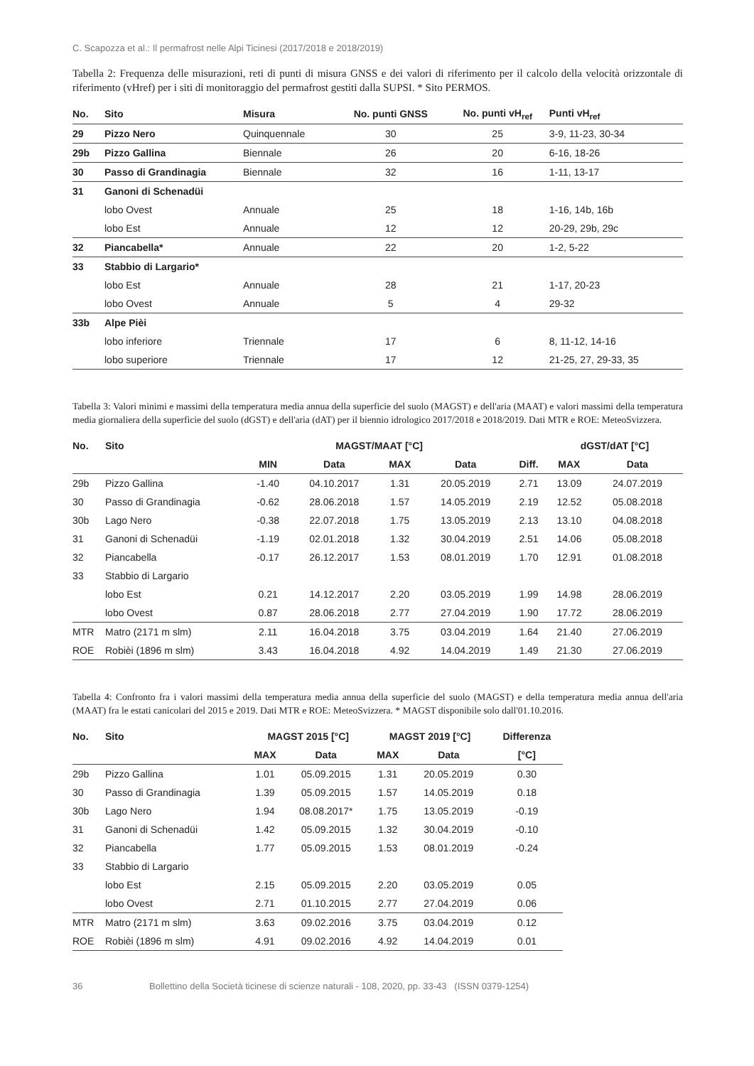C. Scapozza et al.: Il permafrost nelle Alpi Ticinesi (2017/2018 e 2018/2019)
Tabella 2: Frequenza delle misurazioni, reti di punti di misura GNSS e dei valori di riferimento per il calcolo della velocità orizzontale di riferimento (vHref) per i siti di monitoraggio del permafrost gestiti dalla SUPSI. * Sito PERMOS.
| No. | Sito | Misura | No. punti GNSS | No. punti vH<sub>ref</sub> | Punti vH<sub>ref</sub> |
| --- | --- | --- | --- | --- | --- |
| 29 | Pizzo Nero | Quinquennale | 30 | 25 | 3-9, 11-23, 30-34 |
| 29b | Pizzo Gallina | Biennale | 26 | 20 | 6-16, 18-26 |
| 30 | Passo di Grandinagia | Biennale | 32 | 16 | 1-11, 13-17 |
| 31 | Ganoni di Schenadüi | | | | |
| | lobo Ovest | Annuale | 25 | 18 | 1-16, 14b, 16b |
| | lobo Est | Annuale | 12 | 12 | 20-29, 29b, 29c |
| 32 | Piancabella* | Annuale | 22 | 20 | 1-2, 5-22 |
| 33 | Stabbio di Largario* | | | | |
| | lobo Est | Annuale | 28 | 21 | 1-17, 20-23 |
| | lobo Ovest | Annuale | 5 | 4 | 29-32 |
| 33b | Alpe Pièi | | | | |
| | lobo inferiore | Triennale | 17 | 6 | 8, 11-12, 14-16 |
| | lobo superiore | Triennale | 17 | 12 | 21-25, 27, 29-33, 35 |
Tabella 3: Valori minimi e massimi della temperatura media annua della superficie del suolo (MAGST) e dell'aria (MAAT) e valori massimi della temperatura media giornaliera della superficie del suolo (dGST) e dell'aria (dAT) per il biennio idrologico 2017/2018 e 2018/2019. Dati MTR e ROE: MeteoSvizzera.
| No. | Sito | MAGST/MAAT [°C] | | | | | dGST/dAT [°C] | |
| --- | --- | --- | --- | --- | --- | --- | --- | --- |
| | | MIN | Data | MAX | Data | Diff. | MAX | Data |
| 29b | Pizzo Gallina | -1.40 | 04.10.2017 | 1.31 | 20.05.2019 | 2.71 | 13.09 | 24.07.2019 |
| 30 | Passo di Grandinagia | -0.62 | 28.06.2018 | 1.57 | 14.05.2019 | 2.19 | 12.52 | 05.08.2018 |
| 30b | Lago Nero | -0.38 | 22.07.2018 | 1.75 | 13.05.2019 | 2.13 | 13.10 | 04.08.2018 |
| 31 | Ganoni di Schenadüi | -1.19 | 02.01.2018 | 1.32 | 30.04.2019 | 2.51 | 14.06 | 05.08.2018 |
| 32 | Piancabella | -0.17 | 26.12.2017 | 1.53 | 08.01.2019 | 1.70 | 12.91 | 01.08.2018 |
| 33 | Stabbio di Largario | | | | | | | |
| | lobo Est | 0.21 | 14.12.2017 | 2.20 | 03.05.2019 | 1.99 | 14.98 | 28.06.2019 |
| | lobo Ovest | 0.87 | 28.06.2018 | 2.77 | 27.04.2019 | 1.90 | 17.72 | 28.06.2019 |
| MTR | Matro (2171 m slm) | 2.11 | 16.04.2018 | 3.75 | 03.04.2019 | 1.64 | 21.40 | 27.06.2019 |
| ROE | Robièi (1896 m slm) | 3.43 | 16.04.2018 | 4.92 | 14.04.2019 | 1.49 | 21.30 | 27.06.2019 |
Tabella 4: Confronto fra i valori massimi della temperatura media annua della superficie del suolo (MAGST) e della temperatura media annua dell'aria (MAAT) fra le estati canicolari del 2015 e 2019. Dati MTR e ROE: MeteoSvizzera. * MAGST disponibile solo dall'01.10.2016.
| No. | Sito | MAGST 2015 [°C] | | MAGST 2019 [°C] | | Differenza |
| --- | --- | --- | --- | --- | --- | --- |
| | | MAX | Data | MAX | Data | [°C] |
| 29b | Pizzo Gallina | 1.01 | 05.09.2015 | 1.31 | 20.05.2019 | 0.30 |
| 30 | Passo di Grandinagia | 1.39 | 05.09.2015 | 1.57 | 14.05.2019 | 0.18 |
| 30b | Lago Nero | 1.94 | 08.08.2017* | 1.75 | 13.05.2019 | -0.19 |
| 31 | Ganoni di Schenadüi | 1.42 | 05.09.2015 | 1.32 | 30.04.2019 | -0.10 |
| 32 | Piancabella | 1.77 | 05.09.2015 | 1.53 | 08.01.2019 | -0.24 |
| 33 | Stabbio di Largario | | | | | |
| | lobo Est | 2.15 | 05.09.2015 | 2.20 | 03.05.2019 | 0.05 |
| | lobo Ovest | 2.71 | 01.10.2015 | 2.77 | 27.04.2019 | 0.06 |
| MTR | Matro (2171 m slm) | 3.63 | 09.02.2016 | 3.75 | 03.04.2019 | 0.12 |
| ROE | Robièi (1896 m slm) | 4.91 | 09.02.2016 | 4.92 | 14.04.2019 | 0.01 |
36 Bollettino della Società ticinese di scienze naturali - 108, 2020, pp. 33-43 (ISSN 0379-1254)